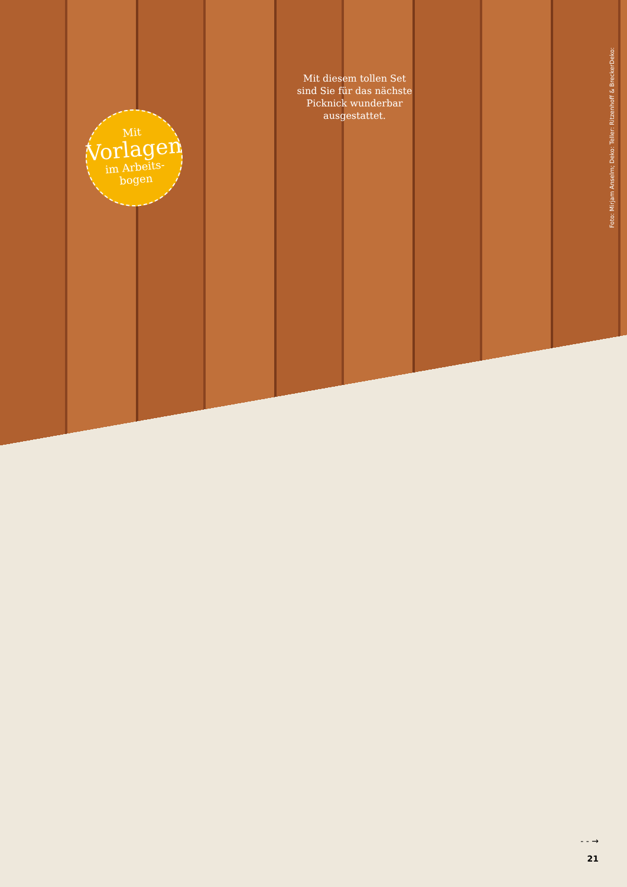Mit diesem tollen Set sind Sie für das nächste Picknick wunderbar ausgestattet.
Mit
Vorlagen
im Arbeits-
bogen
Foto: Mirjam Anselm; Deko: Teller: Ritzenhoff & BreckerDeko:
- - →
21